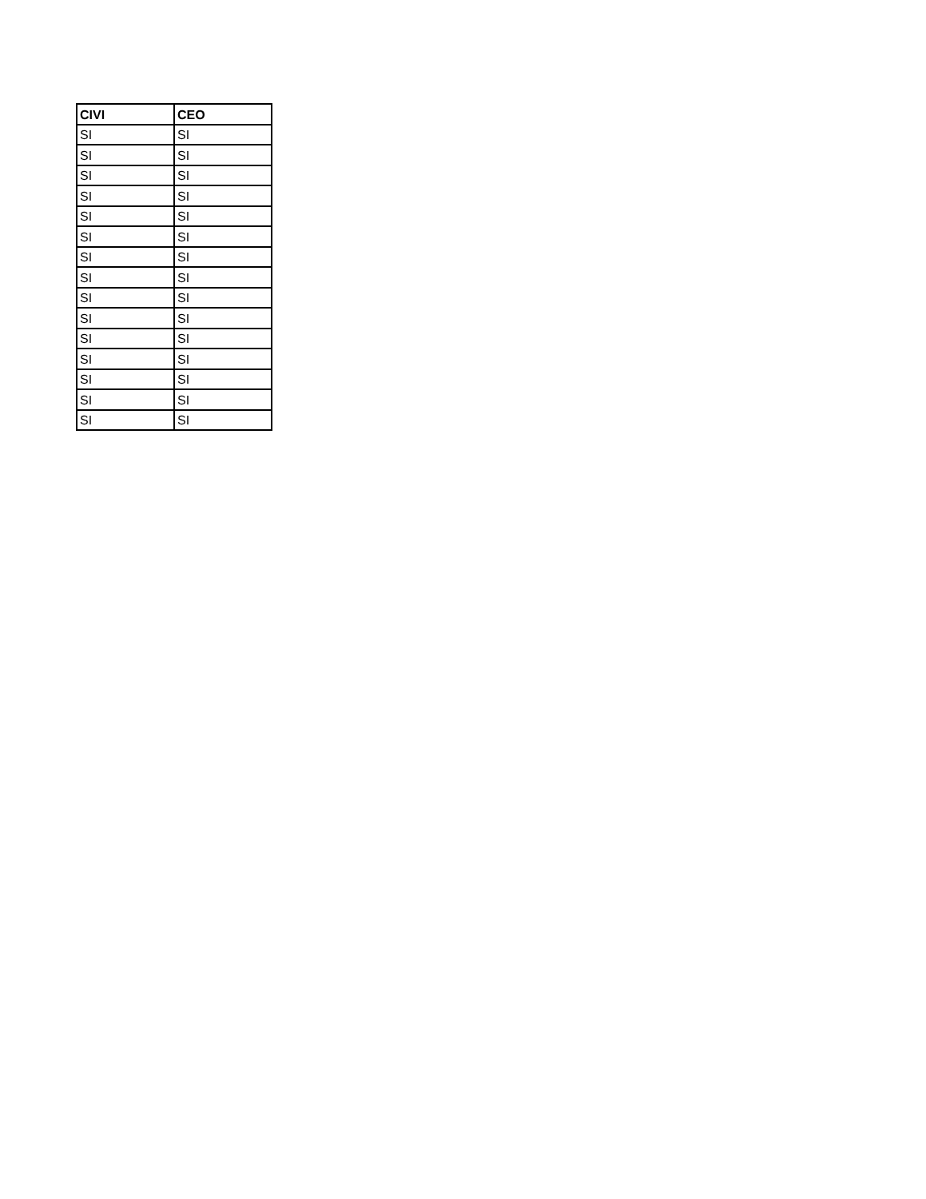| CIVI | CEO |
| --- | --- |
| SI | SI |
| SI | SI |
| SI | SI |
| SI | SI |
| SI | SI |
| SI | SI |
| SI | SI |
| SI | SI |
| SI | SI |
| SI | SI |
| SI | SI |
| SI | SI |
| SI | SI |
| SI | SI |
| SI | SI |